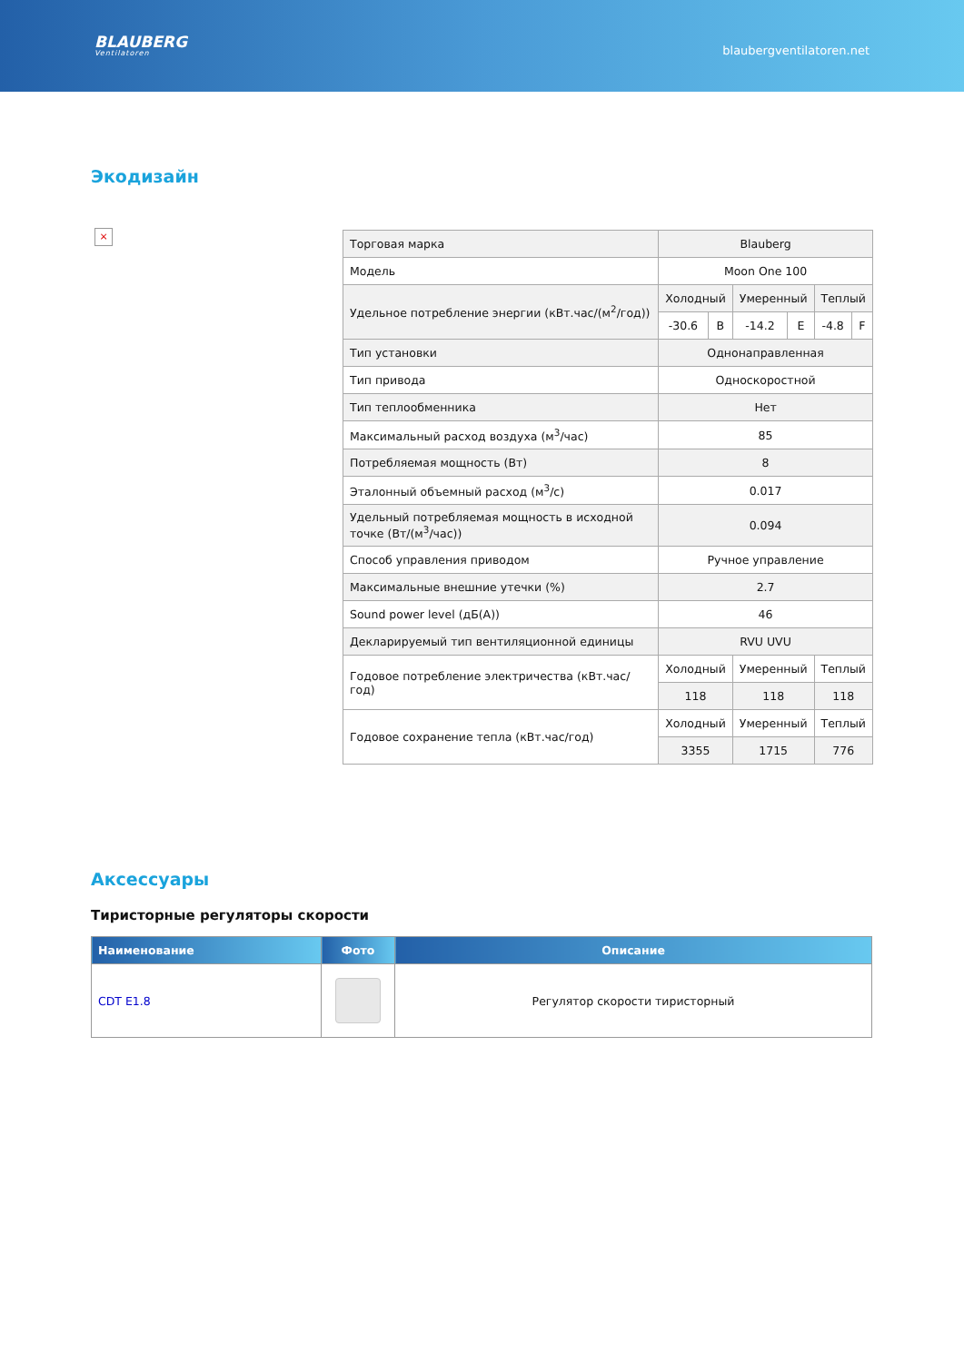BLAUBERG
Ventilatoren
blaubergventilatoren.net
Экодизайн
×
| Торговая марка | Blauberg | | | | | |
| Модель | Moon One 100 | | | | | |
| Удельное потребление энергии (кВт.час/(м<sup>2</sup>/год)) | Холодный | | Умеренный | | Теплый | |
| | -30.6 | B | -14.2 | E | -4.8 | F |
| Тип установки | Однонаправленная | | | | | |
| Тип привода | Односкоростной | | | | | |
| Тип теплообменника | Нет | | | | | |
| Максимальный расход воздуха (м<sup>3</sup>/час) | 85 | | | | | |
| Потребляемая мощность (Вт) | 8 | | | | | |
| Эталонный объемный расход (м<sup>3</sup>/с) | 0.017 | | | | | |
| Удельный потребляемая мощность в исходной точке (Вт/(м<sup>3</sup>/час)) | 0.094 | | | | | |
| Способ управления приводом | Ручное управление | | | | | |
| Максимальные внешние утечки (%) | 2.7 | | | | | |
| Sound power level (дБ(A)) | 46 | | | | | |
| Декларируемый тип вентиляционной единицы | RVU UVU | | | | | |
| Годовое потребление электричества (кВт.час/год) | Холодный | | Умеренный | | Теплый | |
| | 118 | | 118 | | 118 | |
| Годовое сохранение тепла (кВт.час/год) | Холодный | | Умеренный | | Теплый | |
| | 3355 | | 1715 | | 776 | |
Аксессуары
Тиристорные регуляторы скорости
| Наименование | Фото | Описание |
| --- | --- | --- |
| CDT E1.8 | | Регулятор скорости тиристорный |